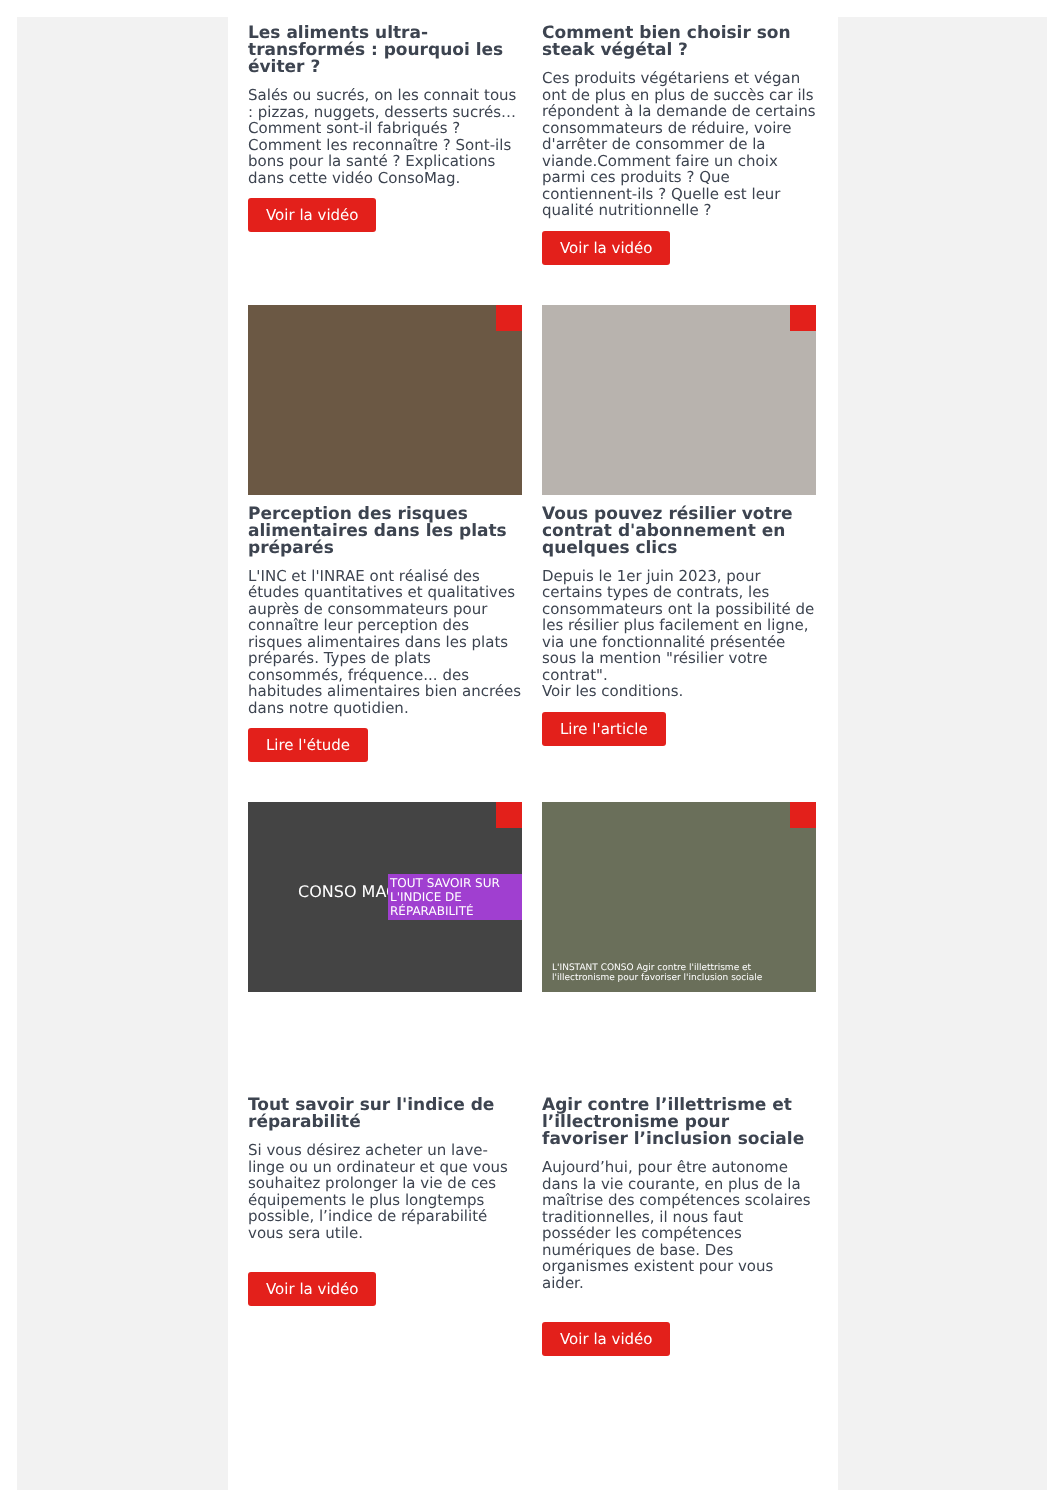Les aliments ultra-transformés : pourquoi les éviter ?
Salés ou sucrés, on les connait tous : pizzas, nuggets, desserts sucrés… Comment sont-il fabriqués ? Comment les reconnaître ? Sont-ils bons pour la santé ? Explications dans cette vidéo ConsoMag.
Voir la vidéo
Comment bien choisir son steak végétal ?
Ces produits végétariens et végan ont de plus en plus de succès car ils répondent à la demande de certains consommateurs de réduire, voire d'arrêter de consommer de la viande.Comment faire un choix parmi ces produits ? Que contiennent-ils ? Quelle est leur qualité nutritionnelle ?
Voir la vidéo
Perception des risques alimentaires dans les plats préparés
L'INC et l'INRAE ont réalisé des études quantitatives et qualitatives auprès de consommateurs pour connaître leur perception des risques alimentaires dans les plats préparés. Types de plats consommés, fréquence... des habitudes alimentaires bien ancrées dans notre quotidien.
Lire l'étude
Vous pouvez résilier votre contrat d'abonnement en quelques clics
Depuis le 1er juin 2023, pour certains types de contrats, les consommateurs ont la possibilité de les résilier plus facilement en ligne, via une fonctionnalité présentée sous la mention "résilier votre contrat".
Voir les conditions.
Lire l'article
CONSO MAG
TOUT SAVOIR SUR L'INDICE DE RÉPARABILITÉ
Tout savoir sur l'indice de réparabilité
Si vous désirez acheter un lave-linge ou un ordinateur et que vous souhaitez prolonger la vie de ces équipements le plus longtemps possible, l’indice de réparabilité vous sera utile.
Voir la vidéo
L'INSTANT CONSO Agir contre l'illettrisme et l'illectronisme pour favoriser l'inclusion sociale
Agir contre l’illettrisme et l’illectronisme pour favoriser l’inclusion sociale
Aujourd’hui, pour être autonome dans la vie courante, en plus de la maîtrise des compétences scolaires traditionnelles, il nous faut posséder les compétences numériques de base. Des organismes existent pour vous aider.
Voir la vidéo